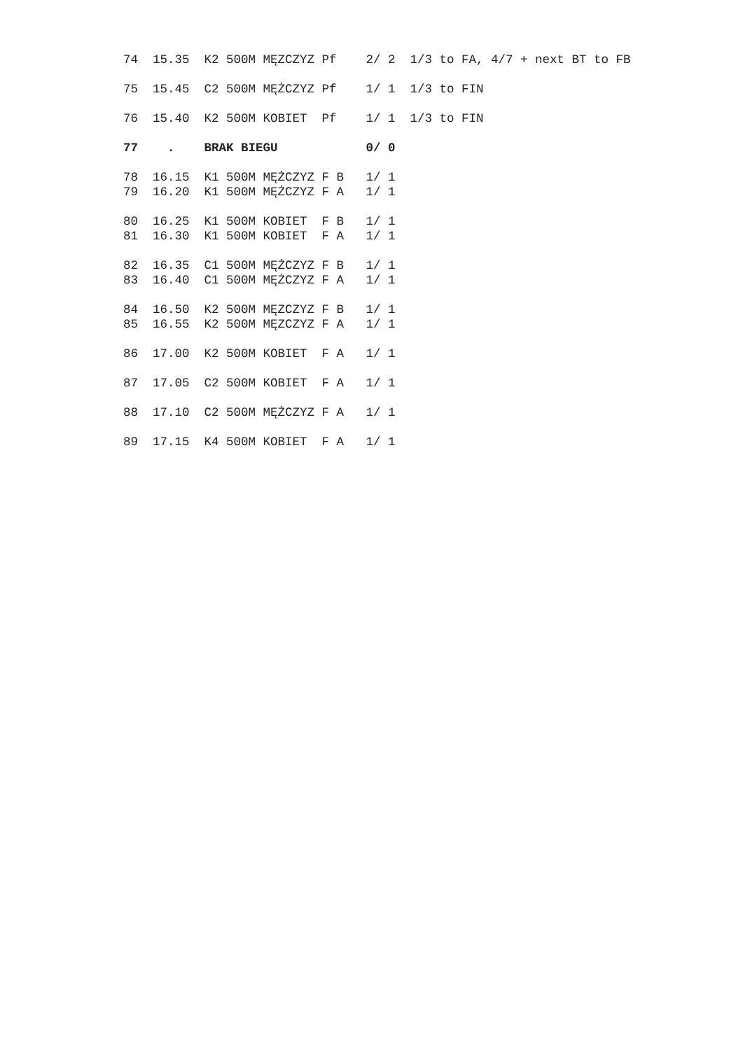74  15.35  K2 500M MĘZCZYZ Pf    2/ 2  1/3 to FA, 4/7 + next BT to FB

75  15.45  C2 500M MĘŻCZYZ Pf    1/ 1  1/3 to FIN

76  15.40  K2 500M KOBIET  Pf    1/ 1  1/3 to FIN

77    .    BRAK BIEGU            0/ 0

78  16.15  K1 500M MĘŻCZYZ F B   1/ 1
79  16.20  K1 500M MĘŻCZYZ F A   1/ 1

80  16.25  K1 500M KOBIET  F B   1/ 1
81  16.30  K1 500M KOBIET  F A   1/ 1

82  16.35  C1 500M MĘŻCZYZ F B   1/ 1
83  16.40  C1 500M MĘŻCZYZ F A   1/ 1

84  16.50  K2 500M MĘZCZYZ F B   1/ 1
85  16.55  K2 500M MĘZCZYZ F A   1/ 1

86  17.00  K2 500M KOBIET  F A   1/ 1

87  17.05  C2 500M KOBIET  F A   1/ 1

88  17.10  C2 500M MĘŻCZYZ F A   1/ 1

89  17.15  K4 500M KOBIET  F A   1/ 1